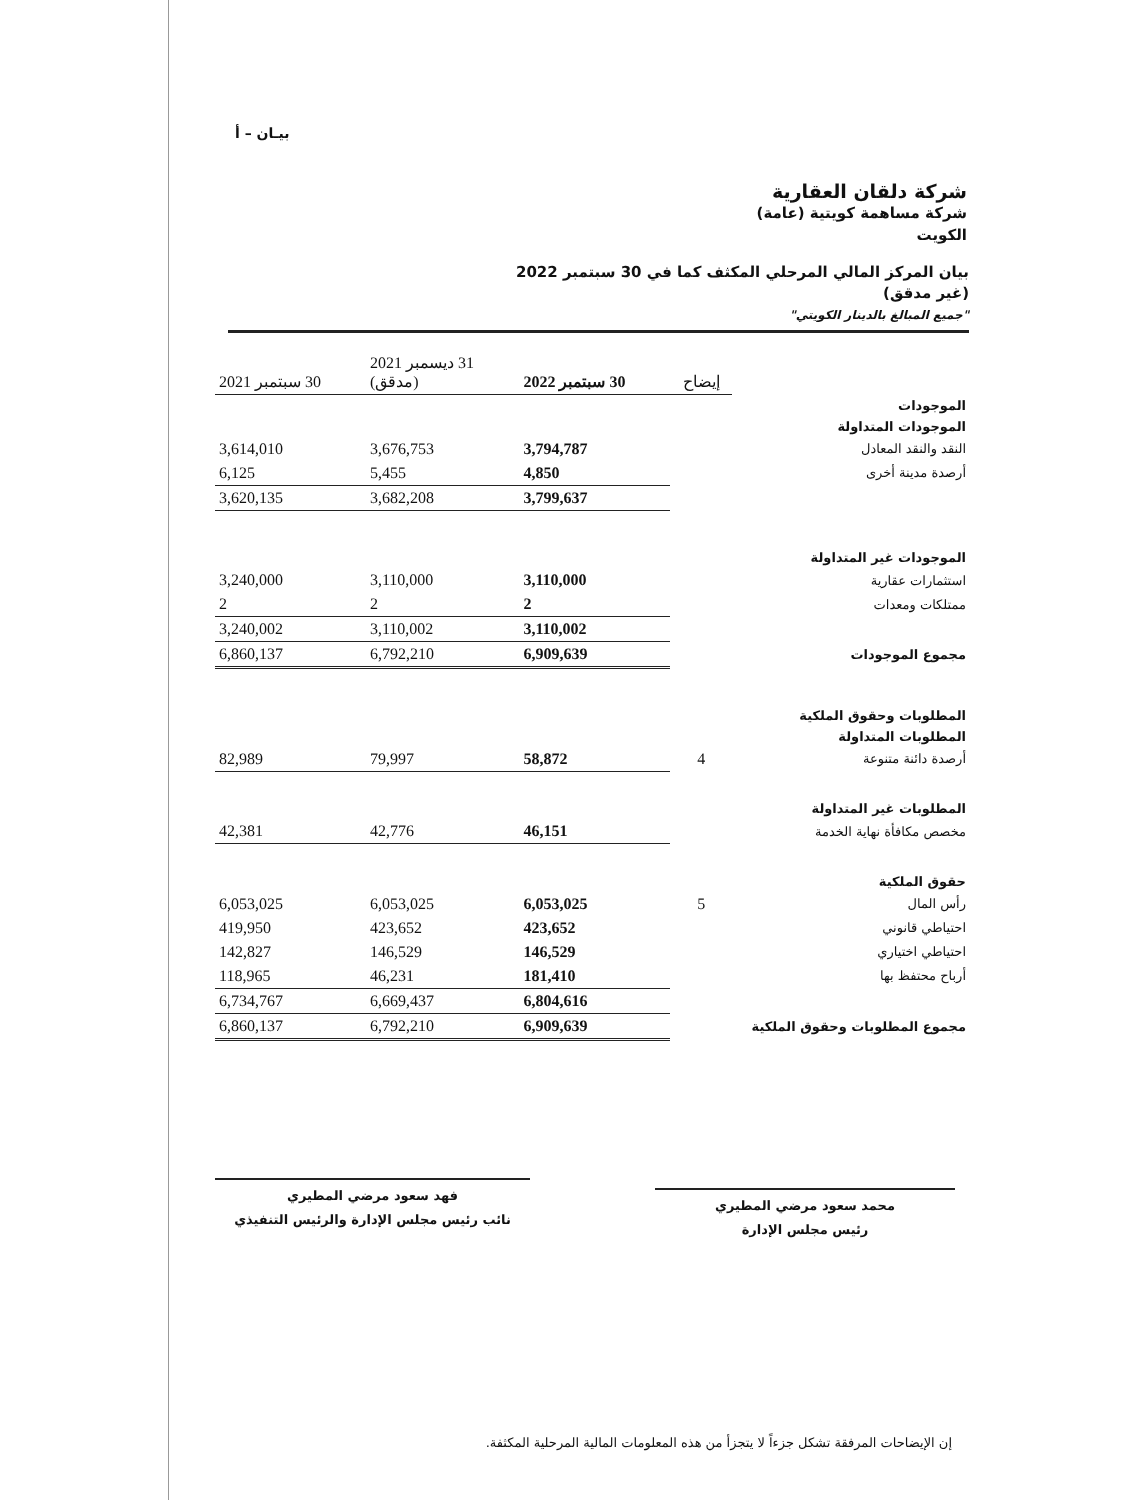بيـان – أ
شركة دلقان العقارية
شركة مساهمة كويتية (عامة)
الكويت
بيان المركز المالي المرحلي المكثف كما في 30 سبتمبر 2022
(غير مدقق)
"جميع المبالغ بالدينار الكويتي"
| | إيضاح | 30 سبتمبر 2022 | 31 ديسمبر 2021 (مدقق) | 30 سبتمبر 2021 |
| الموجودات | | | | |
| الموجودات المتداولة | | | | |
| النقد والنقد المعادل | | 3,794,787 | 3,676,753 | 3,614,010 |
| أرصدة مدينة أخرى | | 4,850 | 5,455 | 6,125 |
| | | 3,799,637 | 3,682,208 | 3,620,135 |
| الموجودات غير المتداولة | | | | |
| استثمارات عقارية | | 3,110,000 | 3,110,000 | 3,240,000 |
| ممتلكات ومعدات | | 2 | 2 | 2 |
| | | 3,110,002 | 3,110,002 | 3,240,002 |
| مجموع الموجودات | | 6,909,639 | 6,792,210 | 6,860,137 |
| المطلوبات وحقوق الملكية | | | | |
| المطلوبات المتداولة | | | | |
| أرصدة دائنة متنوعة | 4 | 58,872 | 79,997 | 82,989 |
| المطلوبات غير المتداولة | | | | |
| مخصص مكافأة نهاية الخدمة | | 46,151 | 42,776 | 42,381 |
| حقوق الملكية | | | | |
| رأس المال | 5 | 6,053,025 | 6,053,025 | 6,053,025 |
| احتياطي قانوني | | 423,652 | 423,652 | 419,950 |
| احتياطي اختياري | | 146,529 | 146,529 | 142,827 |
| أرباح محتفظ بها | | 181,410 | 46,231 | 118,965 |
| | | 6,804,616 | 6,669,437 | 6,734,767 |
| مجموع المطلوبات وحقوق الملكية | | 6,909,639 | 6,792,210 | 6,860,137 |
محمد سعود مرضي المطيري
رئيس مجلس الإدارة
فهد سعود مرضي المطيري
نائب رئيس مجلس الإدارة والرئيس التنفيذي
إن الإيضاحات المرفقة تشكل جزءاً لا يتجزأ من هذه المعلومات المالية المرحلية المكثفة.